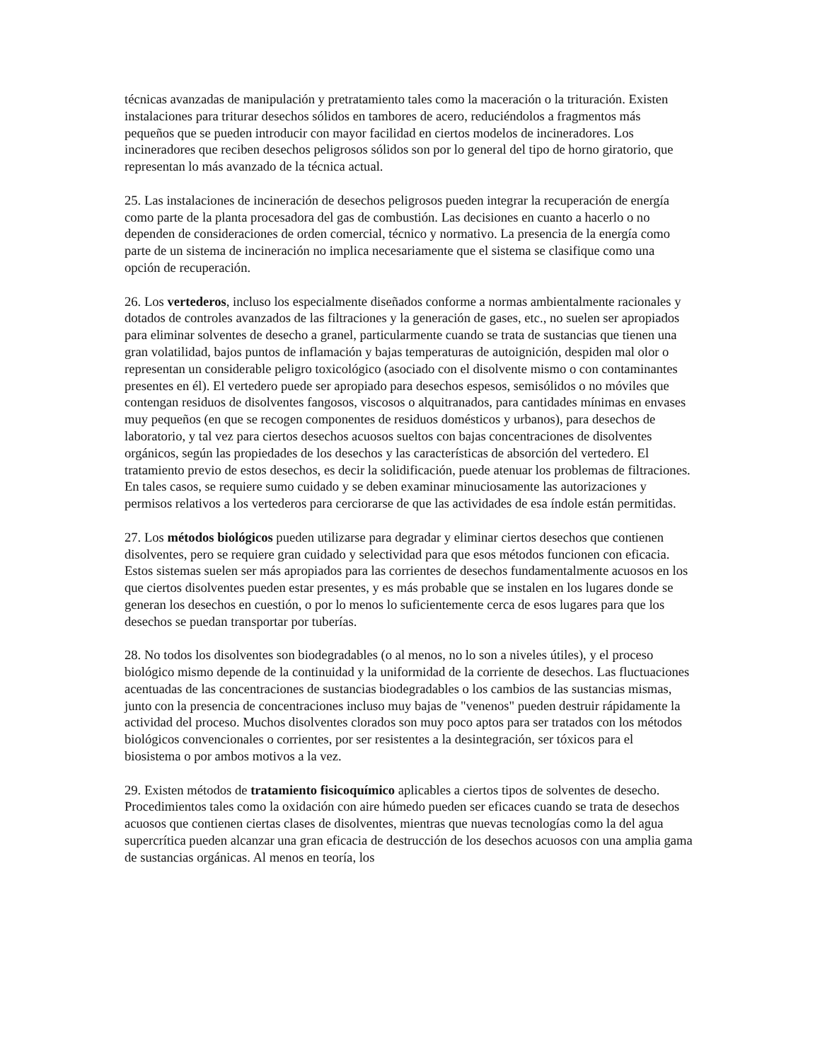técnicas avanzadas de manipulación y pretratamiento tales como la maceración o la trituración. Existen instalaciones para triturar desechos sólidos en tambores de acero, reduciéndolos a fragmentos más pequeños que se pueden introducir con mayor facilidad en ciertos modelos de incineradores. Los incineradores que reciben desechos peligrosos sólidos son por lo general del tipo de horno giratorio, que representan lo más avanzado de la técnica actual.
25. Las instalaciones de incineración de desechos peligrosos pueden integrar la recuperación de energía como parte de la planta procesadora del gas de combustión. Las decisiones en cuanto a hacerlo o no dependen de consideraciones de orden comercial, técnico y normativo. La presencia de la energía como parte de un sistema de incineración no implica necesariamente que el sistema se clasifique como una opción de recuperación.
26. Los vertederos, incluso los especialmente diseñados conforme a normas ambientalmente racionales y dotados de controles avanzados de las filtraciones y la generación de gases, etc., no suelen ser apropiados para eliminar solventes de desecho a granel, particularmente cuando se trata de sustancias que tienen una gran volatilidad, bajos puntos de inflamación y bajas temperaturas de autoignición, despiden mal olor o representan un considerable peligro toxicológico (asociado con el disolvente mismo o con contaminantes presentes en él). El vertedero puede ser apropiado para desechos espesos, semisólidos o no móviles que contengan residuos de disolventes fangosos, viscosos o alquitranados, para cantidades mínimas en envases muy pequeños (en que se recogen componentes de residuos domésticos y urbanos), para desechos de laboratorio, y tal vez para ciertos desechos acuosos sueltos con bajas concentraciones de disolventes orgánicos, según las propiedades de los desechos y las características de absorción del vertedero. El tratamiento previo de estos desechos, es decir la solidificación, puede atenuar los problemas de filtraciones. En tales casos, se requiere sumo cuidado y se deben examinar minuciosamente las autorizaciones y permisos relativos a los vertederos para cerciorarse de que las actividades de esa índole están permitidas.
27. Los métodos biológicos pueden utilizarse para degradar y eliminar ciertos desechos que contienen disolventes, pero se requiere gran cuidado y selectividad para que esos métodos funcionen con eficacia. Estos sistemas suelen ser más apropiados para las corrientes de desechos fundamentalmente acuosos en los que ciertos disolventes pueden estar presentes, y es más probable que se instalen en los lugares donde se generan los desechos en cuestión, o por lo menos lo suficientemente cerca de esos lugares para que los desechos se puedan transportar por tuberías.
28. No todos los disolventes son biodegradables (o al menos, no lo son a niveles útiles), y el proceso biológico mismo depende de la continuidad y la uniformidad de la corriente de desechos. Las fluctuaciones acentuadas de las concentraciones de sustancias biodegradables o los cambios de las sustancias mismas, junto con la presencia de concentraciones incluso muy bajas de "venenos" pueden destruir rápidamente la actividad del proceso. Muchos disolventes clorados son muy poco aptos para ser tratados con los métodos biológicos convencionales o corrientes, por ser resistentes a la desintegración, ser tóxicos para el biosistema o por ambos motivos a la vez.
29. Existen métodos de tratamiento fisicoquímico aplicables a ciertos tipos de solventes de desecho. Procedimientos tales como la oxidación con aire húmedo pueden ser eficaces cuando se trata de desechos acuosos que contienen ciertas clases de disolventes, mientras que nuevas tecnologías como la del agua supercrítica pueden alcanzar una gran eficacia de destrucción de los desechos acuosos con una amplia gama de sustancias orgánicas. Al menos en teoría, los